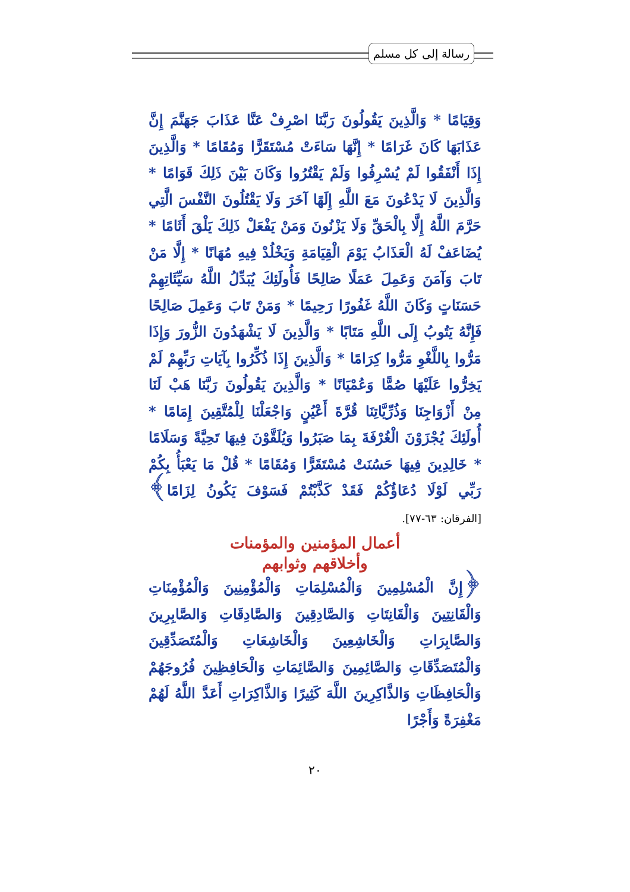رسالة إلى كل مسلم
وَقِيَامًا * وَالَّذِينَ يَقُولُونَ رَبَّنَا اصْرِفْ عَنَّا عَذَابَ جَهَنَّمَ إِنَّ عَذَابَهَا كَانَ غَرَامًا * إِنَّهَا سَاءَتْ مُسْتَقَرًّا وَمُقَامًا * وَالَّذِينَ إِذَا أَنْفَقُوا لَمْ يُسْرِفُوا وَلَمْ يَقْتُرُوا وَكَانَ بَيْنَ ذَلِكَ قَوَامًا * وَالَّذِينَ لَا يَدْعُونَ مَعَ اللَّهِ إِلَهًا آخَرَ وَلَا يَقْتُلُونَ النَّفْسَ الَّتِي حَرَّمَ اللَّهُ إِلَّا بِالْحَقِّ وَلَا يَزْنُونَ وَمَنْ يَفْعَلْ ذَلِكَ يَلْقَ أَثَامًا * يُضَاعَفْ لَهُ الْعَذَابُ يَوْمَ الْقِيَامَةِ وَيَخْلُدْ فِيهِ مُهَانًا * إِلَّا مَنْ تَابَ وَآمَنَ وَعَمِلَ عَمَلًا صَالِحًا فَأُولَئِكَ يُبَدِّلُ اللَّهُ سَيِّئَاتِهِمْ حَسَنَاتٍ وَكَانَ اللَّهُ غَفُورًا رَحِيمًا * وَمَنْ تَابَ وَعَمِلَ صَالِحًا فَإِنَّهُ يَتُوبُ إِلَى اللَّهِ مَتَابًا * وَالَّذِينَ لَا يَشْهَدُونَ الزُّورَ وَإِذَا مَرُّوا بِاللَّغْوِ مَرُّوا كِرَامًا * وَالَّذِينَ إِذَا ذُكِّرُوا بِآيَاتِ رَبِّهِمْ لَمْ يَخِرُّوا عَلَيْهَا صُمًّا وَعُمْيَانًا * وَالَّذِينَ يَقُولُونَ رَبَّنَا هَبْ لَنَا مِنْ أَزْوَاجِنَا وَذُرِّيَّاتِنَا قُرَّةَ أَعْيُنٍ وَاجْعَلْنَا لِلْمُتَّقِينَ إِمَامًا * أُولَئِكَ يُجْزَوْنَ الْغُرْفَةَ بِمَا صَبَرُوا وَيُلَقَّوْنَ فِيهَا تَحِيَّةً وَسَلَامًا * خَالِدِينَ فِيهَا حَسُنَتْ مُسْتَقَرًّا وَمُقَامًا * قُلْ مَا يَعْبَأُ بِكُمْ رَبِّي لَوْلَا دُعَاؤُكُمْ فَقَدْ كَذَّبْتُمْ فَسَوْفَ يَكُونُ لِزَامًا﴾ [الفرقان: ٦٣-٧٧].
أعمال المؤمنين والمؤمنات
وأخلاقهم وثوابهم
﴿إِنَّ الْمُسْلِمِينَ وَالْمُسْلِمَاتِ وَالْمُؤْمِنِينَ وَالْمُؤْمِنَاتِ وَالْقَانِتِينَ وَالْقَانِتَاتِ وَالصَّادِقِينَ وَالصَّادِقَاتِ وَالصَّابِرِينَ وَالصَّابِرَاتِ وَالْخَاشِعِينَ وَالْخَاشِعَاتِ وَالْمُتَصَدِّقِينَ وَالْمُتَصَدِّقَاتِ وَالصَّائِمِينَ وَالصَّائِمَاتِ وَالْحَافِظِينَ فُرُوجَهُمْ وَالْحَافِظَاتِ وَالذَّاكِرِينَ اللَّهَ كَثِيرًا وَالذَّاكِرَاتِ أَعَدَّ اللَّهُ لَهُمْ مَغْفِرَةً وَأَجْرًا
٢٠